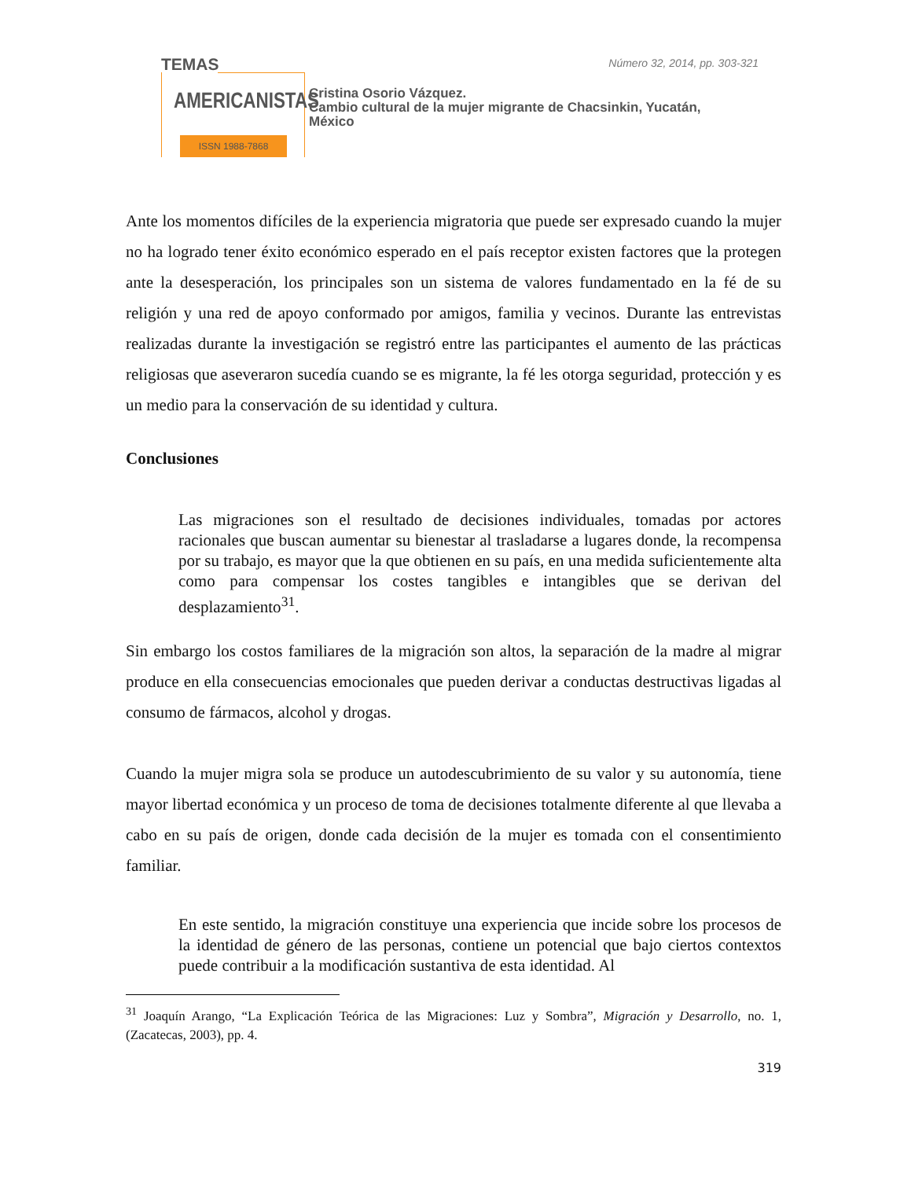TEMAS
AMERICANISTAS
ISSN 1988-7868
Número 32, 2014, pp. 303-321
Cristina Osorio Vázquez.
Cambio cultural de la mujer migrante de Chacsinkin, Yucatán,
México
Ante los momentos difíciles de la experiencia migratoria que puede ser expresado cuando la mujer no ha logrado tener éxito económico esperado en el país receptor existen factores que la protegen ante la desesperación, los principales son un sistema de valores fundamentado en la fé de su religión y una red de apoyo conformado por amigos, familia y vecinos. Durante las entrevistas realizadas durante la investigación se registró entre las participantes el aumento de las prácticas religiosas que aseveraron sucedía cuando se es migrante, la fé les otorga seguridad, protección y es un medio para la conservación de su identidad y cultura.
Conclusiones
Las migraciones son el resultado de decisiones individuales, tomadas por actores racionales que buscan aumentar su bienestar al trasladarse a lugares donde, la recompensa por su trabajo, es mayor que la que obtienen en su país, en una medida suficientemente alta como para compensar los costes tangibles e intangibles que se derivan del desplazamiento<sup>31</sup>.
Sin embargo los costos familiares de la migración son altos, la separación de la madre al migrar produce en ella consecuencias emocionales que pueden derivar a conductas destructivas ligadas al consumo de fármacos, alcohol y drogas.
Cuando la mujer migra sola se produce un autodescubrimiento de su valor y su autonomía, tiene mayor libertad económica y un proceso de toma de decisiones totalmente diferente al que llevaba a cabo en su país de origen, donde cada decisión de la mujer es tomada con el consentimiento familiar.
En este sentido, la migración constituye una experiencia que incide sobre los procesos de la identidad de género de las personas, contiene un potencial que bajo ciertos contextos puede contribuir a la modificación sustantiva de esta identidad. Al
<sup>31</sup> Joaquín Arango, “La Explicación Teórica de las Migraciones: Luz y Sombra”, Migración y Desarrollo, no. 1, (Zacatecas, 2003), pp. 4.
319